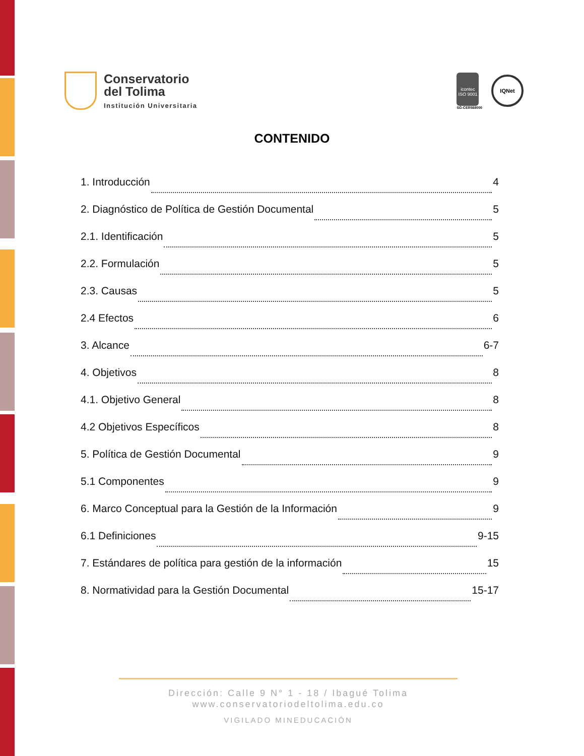Conservatorio
del Tolima
Institución Universitaria
icontec
ISO 9001
SG-CER568000
IQNet
CONTENIDO
1. Introducción 4
2. Diagnóstico de Política de Gestión Documental 5
2.1. Identificación 5
2.2. Formulación 5
2.3. Causas 5
2.4 Efectos 6
3. Alcance 6-7
4. Objetivos 8
4.1. Objetivo General 8
4.2 Objetivos Específicos 8
5. Política de Gestión Documental 9
5.1 Componentes 9
6. Marco Conceptual para la Gestión de la Información 9
6.1 Definiciones 9-15
7. Estándares de política para gestión de la información 15
8. Normatividad para la Gestión Documental 15-17
Dirección: Calle 9 N° 1 - 18 / Ibagué Tolima
www.conservatoriodeltolima.edu.co
VIGILADO MINEDUCACIÓN